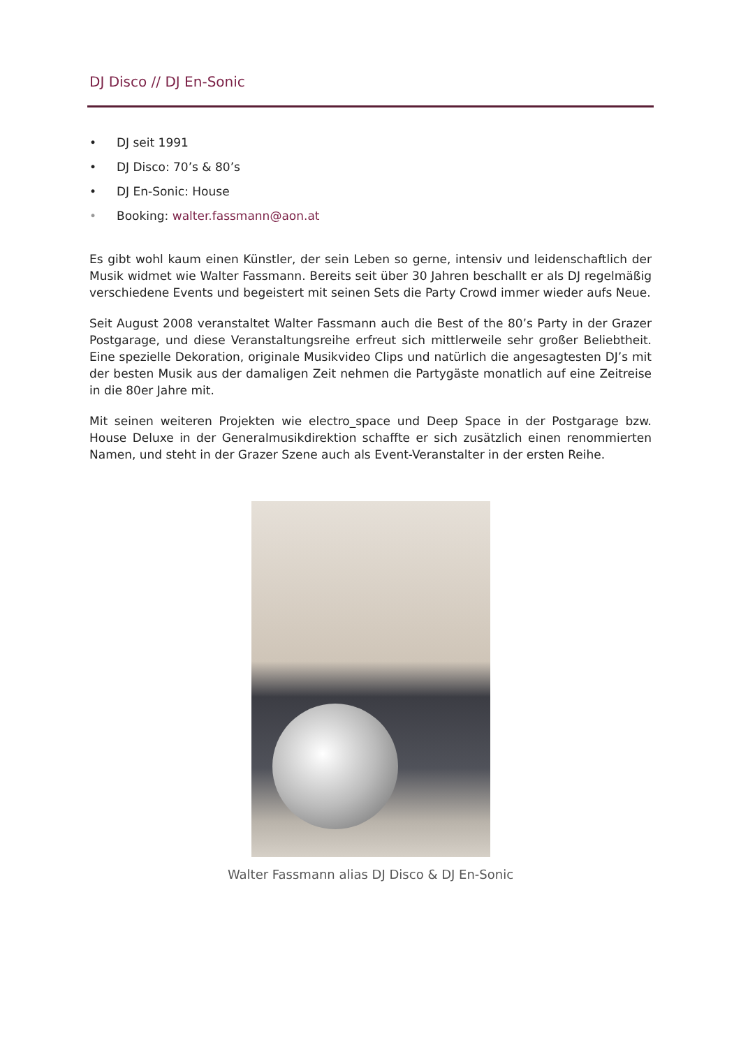DJ Disco // DJ En-Sonic
• DJ seit 1991
• DJ Disco: 70’s & 80’s
• DJ En-Sonic: House
• Booking: walter.fassmann@aon.at
Es gibt wohl kaum einen Künstler, der sein Leben so gerne, intensiv und leidenschaftlich der Musik widmet wie Walter Fassmann. Bereits seit über 30 Jahren beschallt er als DJ regelmäßig verschiedene Events und begeistert mit seinen Sets die Party Crowd immer wieder aufs Neue.
Seit August 2008 veranstaltet Walter Fassmann auch die Best of the 80’s Party in der Grazer Postgarage, und diese Veranstaltungsreihe erfreut sich mittlerweile sehr großer Beliebtheit. Eine spezielle Dekoration, originale Musikvideo Clips und natürlich die angesagtesten DJ’s mit der besten Musik aus der damaligen Zeit nehmen die Partygäste monatlich auf eine Zeitreise in die 80er Jahre mit.
Mit seinen weiteren Projekten wie electro_space und Deep Space in der Postgarage bzw. House Deluxe in der Generalmusikdirektion schaffte er sich zusätzlich einen renommierten Namen, und steht in der Grazer Szene auch als Event-Veranstalter in der ersten Reihe.
Walter Fassmann alias DJ Disco & DJ En-Sonic